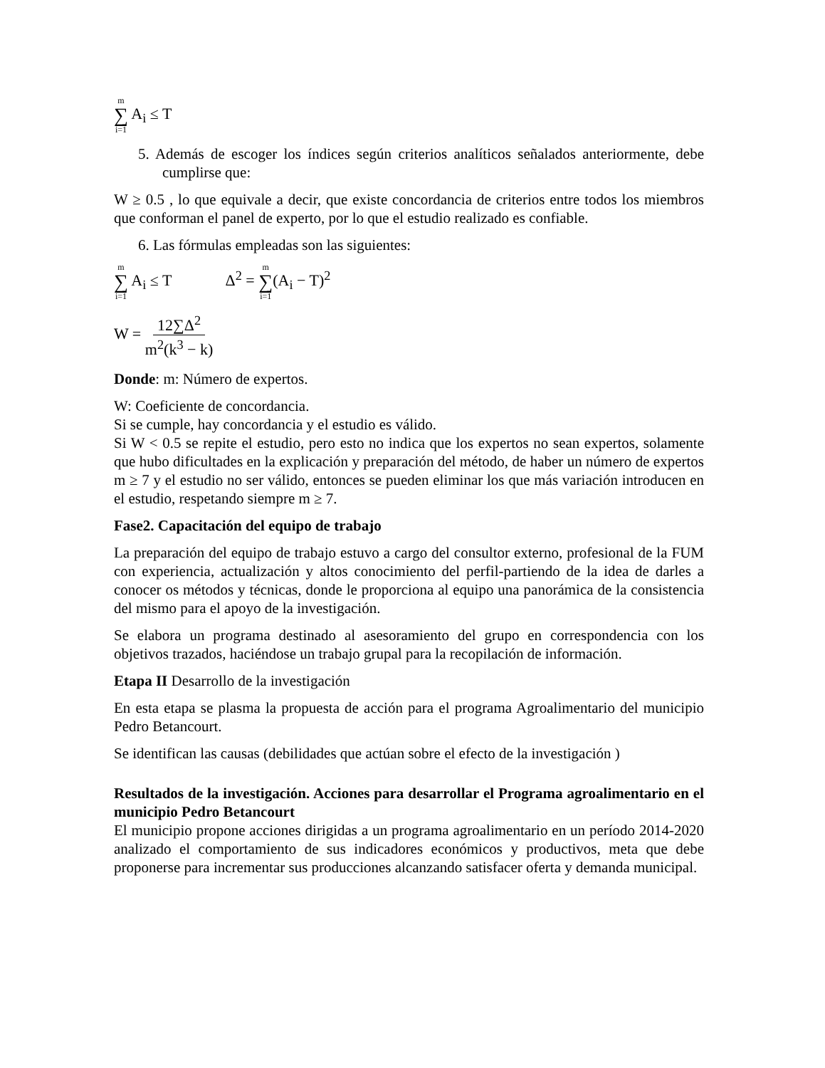m ∑ i=1 A<sub>i</sub> ≤ T
5. Además de escoger los índices según criterios analíticos señalados anteriormente, debe cumplirse que:
W ≥ 0.5 , lo que equivale a decir, que existe concordancia de criterios entre todos los miembros que conforman el panel de experto, por lo que el estudio realizado es confiable.
6. Las fórmulas empleadas son las siguientes:
m ∑ i=1 A<sub>i</sub> ≤ T Δ<sup>2</sup> = m ∑ i=1(A<sub>i</sub> − T)<sup>2</sup>
W = 12∑Δ<sup>2</sup> m<sup>2</sup>(k<sup>3</sup> − k)
Donde: m: Número de expertos.
W: Coeficiente de concordancia.
Si se cumple, hay concordancia y el estudio es válido.
Si W < 0.5 se repite el estudio, pero esto no indica que los expertos no sean expertos, solamente que hubo dificultades en la explicación y preparación del método, de haber un número de expertos m ≥ 7 y el estudio no ser válido, entonces se pueden eliminar los que más variación introducen en el estudio, respetando siempre m ≥ 7.
Fase2. Capacitación del equipo de trabajo
La preparación del equipo de trabajo estuvo a cargo del consultor externo, profesional de la FUM con experiencia, actualización y altos conocimiento del perfil-partiendo de la idea de darles a conocer os métodos y técnicas, donde le proporciona al equipo una panorámica de la consistencia del mismo para el apoyo de la investigación.
Se elabora un programa destinado al asesoramiento del grupo en correspondencia con los objetivos trazados, haciéndose un trabajo grupal para la recopilación de información.
Etapa II Desarrollo de la investigación
En esta etapa se plasma la propuesta de acción para el programa Agroalimentario del municipio Pedro Betancourt.
Se identifican las causas (debilidades que actúan sobre el efecto de la investigación )
Resultados de la investigación. Acciones para desarrollar el Programa agroalimentario en el municipio Pedro Betancourt
El municipio propone acciones dirigidas a un programa agroalimentario en un período 2014-2020 analizado el comportamiento de sus indicadores económicos y productivos, meta que debe proponerse para incrementar sus producciones alcanzando satisfacer oferta y demanda municipal.